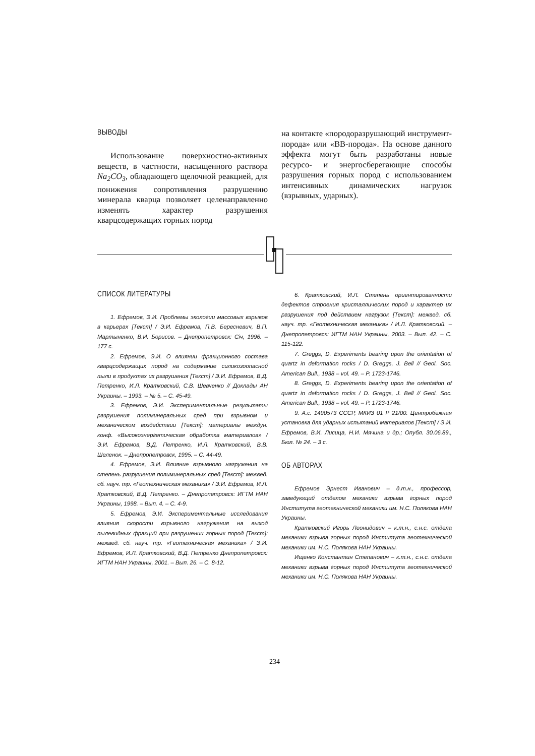ВЫВОДЫ
Использование поверхностно-активных веществ, в частности, насыщенного раствора Na<sub>2</sub>CO<sub>3</sub>, обладающего щелочной реакцией, для понижения сопротивления разрушению минерала кварца позволяет целенаправленно изменять характер разрушения кварцсодержащих горных пород
на контакте «породоразрушающий инструмент-порода» или «ВВ-порода». На основе данного эффекта могут быть разработаны новые ресурсо- и энергосберегающие способы разрушения горных пород с использованием интенсивных динамических нагрузок (взрывных, ударных).
СПИСОК ЛИТЕРАТУРЫ
1. Ефремов, Э.И. Проблемы экологии массовых взрывов в карьерах [Текст] / Э.И. Ефремов, П.В. Бересневич, В.П. Мартыненко, В.И. Борисов. – Днепропетровск: Січ, 1996. – 177 с.
2. Ефремов, Э.И. О влиянии фракционного состава кварцсодержащих пород на содержание силикозоопасной пыли в продуктах их разрушения [Текст] / Э.И. Ефремов, В.Д. Петренко, И.Л. Кратковский, С.В. Шевченко // Доклады АН Украины. – 1993. – № 5. – С. 45-49.
3. Ефремов, Э.И. Экспериментальные результаты разрушения полиминеральных сред при взрывном и механическом воздействии [Текст]: материалы междун. конф. «Высокоэнергетическая обработка материалов» / Э.И. Ефремов, В.Д. Петренко, И.Л. Кратковский, В.В. Шеленок. – Днепропетровск, 1995. – С. 44-49.
4. Ефремов, Э.И. Влияние взрывного нагружения на степень разрушения полиминеральных сред [Текст]: межвед. сб. науч. тр. «Геотехническая механика» / Э.И. Ефремов, И.Л. Кратковский, В.Д. Петренко. – Днепропетровск: ИГТМ НАН Украины, 1998. – Вып. 4. – С. 4-9.
5. Ефремов, Э.И. Экспериментальные исследования влияния скорости взрывного нагружения на выход пылевидных фракций при разрушении горных пород [Текст]: межвед. сб. науч. тр. «Геотехническая механика» / Э.И. Ефремов, И.Л. Кратковский, В.Д. Петренко Днепропетровск: ИГТМ НАН Украины, 2001. – Вып. 26. – С. 8-12.
6. Кратковский, И.Л. Степень ориентированности дефектов строения кристаллических пород и характер их разрушения под действием нагрузок [Текст]: межвед. сб. науч. тр. «Геотехническая механика» / И.Л. Кратковский. – Днепропетровск: ИГТМ НАН Украины, 2003. – Вып. 42. – С. 115-122.
7. Greggs, D. Experiments bearing upon the orientation of quartz in deformation rocks / D. Greggs, J. Bell // Geol. Soc. American Bull., 1938 – vol. 49. – P. 1723-1746.
8. Greggs, D. Experiments bearing upon the orientation of quartz in deformation rocks / D. Greggs, J. Bell // Geol. Soc. American Bull., 1938 – vol. 49. – P. 1723-1746.
9. А.с. 1490573 СССР, МКИЗ 01 Р 21/00. Центробежная установка для ударных испытаний материалов [Текст] / Э.И. Ефремов, В.И. Лисица, Н.И. Мячина и др.; Опубл. 30.06.89., Бюл. № 24. – 3 с.
ОБ АВТОРАХ
Ефремов Эрнест Иванович – д.т.н., профессор, заведующий отделом механики взрыва горных пород Института геотехнической механики им. Н.С. Полякова НАН Украины.
Кратковский Игорь Леонидович – к.т.н., с.н.с. отдела механики взрыва горных пород Института геотехнической механики им. Н.С. Полякова НАН Украины.
Ищенко Константин Степанович – к.т.н., с.н.с. отдела механики взрыва горных пород Института геотехнической механики им. Н.С. Полякова НАН Украины.
234